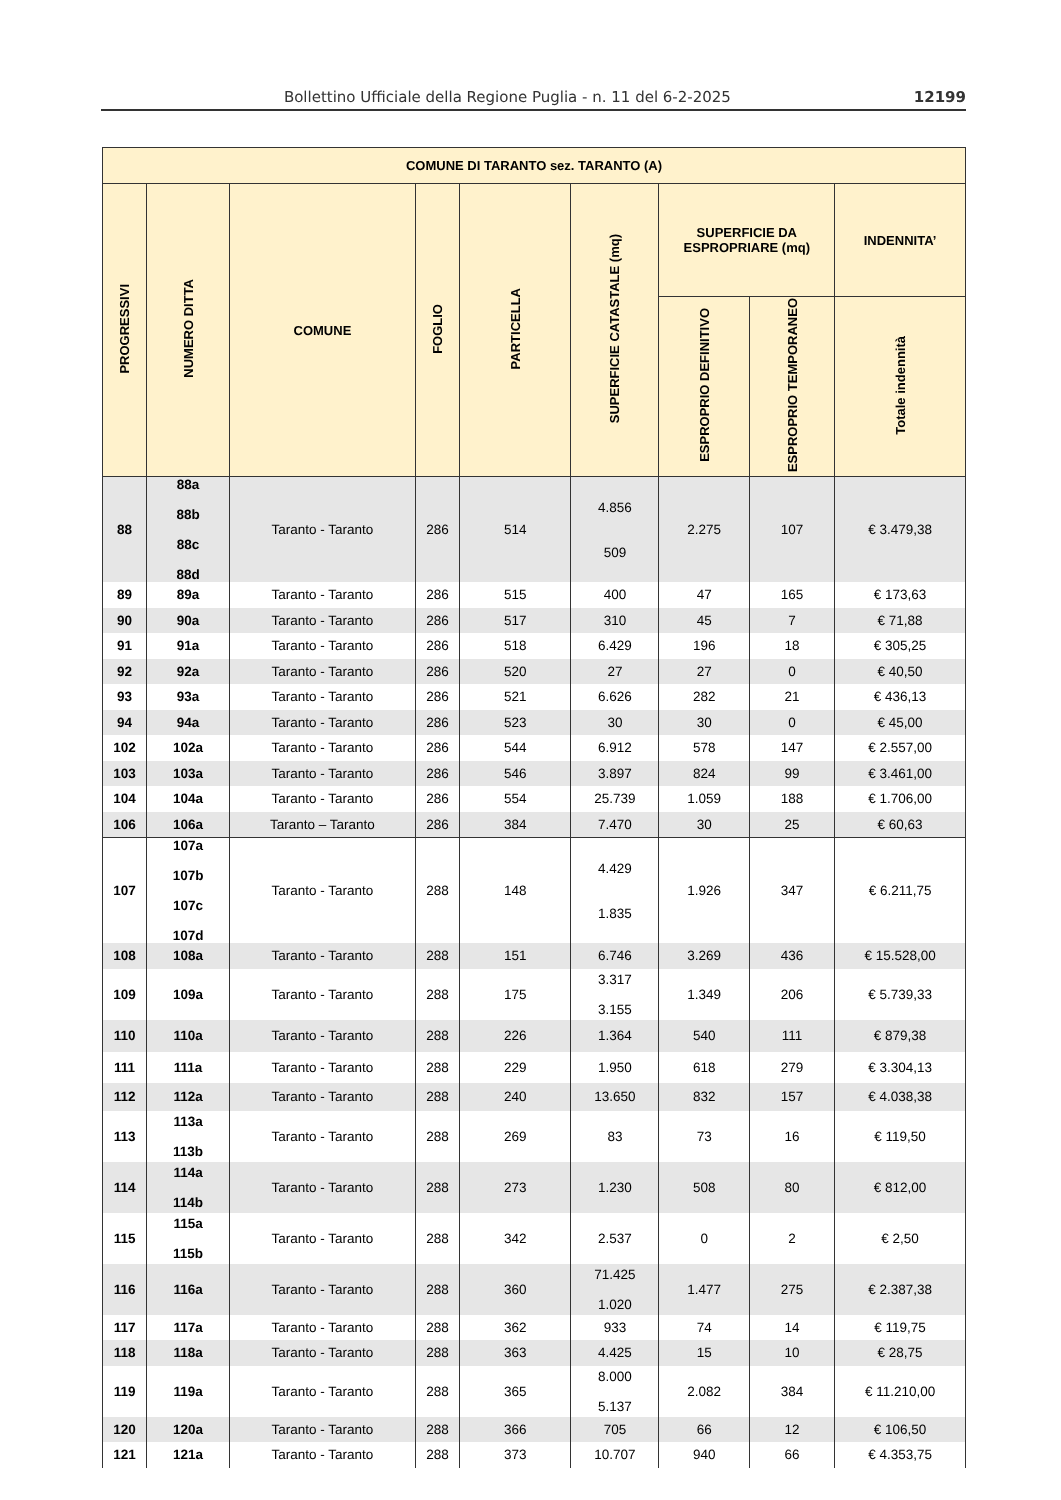Bollettino Ufficiale della Regione Puglia - n. 11 del 6-2-2025 12199
| COMUNE DI TARANTO sez. TARANTO (A) | | | | | | | | |
| --- | --- | --- | --- | --- | --- | --- | --- | --- |
| PROGRESSIVI | NUMERO DITTA | COMUNE | FOGLIO | PARTICELLA | SUPERFICIE CATASTALE (mq) | SUPERFICIE DA ESPROPRIARE (mq) | | INDENNITA’ |
| | | | | | | ESPROPRIO DEFINITIVO | ESPROPRIO TEMPORANEO | Totale indennità |
| 88 | 88a 88b 88c 88d | Taranto - Taranto | 286 | 514 | 4.856 509 | 2.275 | 107 | € 3.479,38 |
| 89 | 89a | Taranto - Taranto | 286 | 515 | 400 | 47 | 165 | € 173,63 |
| 90 | 90a | Taranto - Taranto | 286 | 517 | 310 | 45 | 7 | € 71,88 |
| 91 | 91a | Taranto - Taranto | 286 | 518 | 6.429 | 196 | 18 | € 305,25 |
| 92 | 92a | Taranto - Taranto | 286 | 520 | 27 | 27 | 0 | € 40,50 |
| 93 | 93a | Taranto - Taranto | 286 | 521 | 6.626 | 282 | 21 | € 436,13 |
| 94 | 94a | Taranto - Taranto | 286 | 523 | 30 | 30 | 0 | € 45,00 |
| 102 | 102a | Taranto - Taranto | 286 | 544 | 6.912 | 578 | 147 | € 2.557,00 |
| 103 | 103a | Taranto - Taranto | 286 | 546 | 3.897 | 824 | 99 | € 3.461,00 |
| 104 | 104a | Taranto - Taranto | 286 | 554 | 25.739 | 1.059 | 188 | € 1.706,00 |
| 106 | 106a | Taranto – Taranto | 286 | 384 | 7.470 | 30 | 25 | € 60,63 |
| 107 | 107a 107b 107c 107d | Taranto - Taranto | 288 | 148 | 4.429 1.835 | 1.926 | 347 | € 6.211,75 |
| 108 | 108a | Taranto - Taranto | 288 | 151 | 6.746 | 3.269 | 436 | € 15.528,00 |
| 109 | 109a | Taranto - Taranto | 288 | 175 | 3.317 3.155 | 1.349 | 206 | € 5.739,33 |
| 110 | 110a | Taranto - Taranto | 288 | 226 | 1.364 | 540 | 111 | € 879,38 |
| 111 | 111a | Taranto - Taranto | 288 | 229 | 1.950 | 618 | 279 | € 3.304,13 |
| 112 | 112a | Taranto - Taranto | 288 | 240 | 13.650 | 832 | 157 | € 4.038,38 |
| 113 | 113a 113b | Taranto - Taranto | 288 | 269 | 83 | 73 | 16 | € 119,50 |
| 114 | 114a 114b | Taranto - Taranto | 288 | 273 | 1.230 | 508 | 80 | € 812,00 |
| 115 | 115a 115b | Taranto - Taranto | 288 | 342 | 2.537 | 0 | 2 | € 2,50 |
| 116 | 116a | Taranto - Taranto | 288 | 360 | 71.425 1.020 | 1.477 | 275 | € 2.387,38 |
| 117 | 117a | Taranto - Taranto | 288 | 362 | 933 | 74 | 14 | € 119,75 |
| 118 | 118a | Taranto - Taranto | 288 | 363 | 4.425 | 15 | 10 | € 28,75 |
| 119 | 119a | Taranto - Taranto | 288 | 365 | 8.000 5.137 | 2.082 | 384 | € 11.210,00 |
| 120 | 120a | Taranto - Taranto | 288 | 366 | 705 | 66 | 12 | € 106,50 |
| 121 | 121a | Taranto - Taranto | 288 | 373 | 10.707 | 940 | 66 | € 4.353,75 |